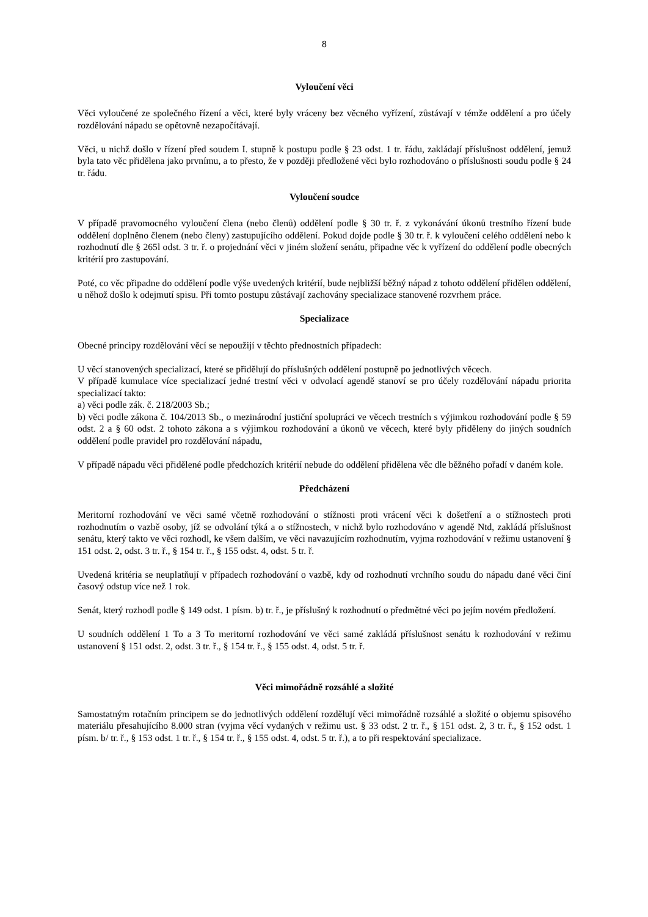8
Vyloučení věci
Věci vyloučené ze společného řízení a věci, které byly vráceny bez věcného vyřízení, zůstávají v témže oddělení a pro účely rozdělování nápadu se opětovně nezapočítávají.
Věci, u nichž došlo v řízení před soudem I. stupně k postupu podle § 23 odst. 1 tr. řádu, zakládají příslušnost oddělení, jemuž byla tato věc přidělena jako prvnímu, a to přesto, že v později předložené věci bylo rozhodováno o příslušnosti soudu podle § 24 tr. řádu.
Vyloučení soudce
V případě pravomocného vyloučení člena (nebo členů) oddělení podle § 30 tr. ř. z vykonávání úkonů trestního řízení bude oddělení doplněno členem (nebo členy) zastupujícího oddělení. Pokud dojde podle § 30 tr. ř. k vyloučení celého oddělení nebo k rozhodnutí dle § 265l odst. 3 tr. ř. o projednání věci v jiném složení senátu, připadne věc k vyřízení do oddělení podle obecných kritérií pro zastupování.
Poté, co věc připadne do oddělení podle výše uvedených kritérií, bude nejbližší běžný nápad z tohoto oddělení přidělen oddělení, u něhož došlo k odejmutí spisu. Při tomto postupu zůstávají zachovány specializace stanovené rozvrhem práce.
Specializace
Obecné principy rozdělování věcí se nepoužijí v těchto přednostních případech:
U věcí stanovených specializací, které se přidělují do příslušných oddělení postupně po jednotlivých věcech.
V případě kumulace více specializací jedné trestní věci v odvolací agendě stanoví se pro účely rozdělování nápadu priorita specializací takto:
a) věci podle zák. č. 218/2003 Sb.;
b) věci podle zákona č. 104/2013 Sb., o mezinárodní justiční spolupráci ve věcech trestních s výjimkou rozhodování podle § 59 odst. 2 a § 60 odst. 2 tohoto zákona a s výjimkou rozhodování a úkonů ve věcech, které byly přiděleny do jiných soudních oddělení podle pravidel pro rozdělování nápadu,
V případě nápadu věci přidělené podle předchozích kritérií nebude do oddělení přidělena věc dle běžného pořadí v daném kole.
Předcházení
Meritorní rozhodování ve věci samé včetně rozhodování o stížnosti proti vrácení věci k došetření a o stížnostech proti rozhodnutím o vazbě osoby, jíž se odvolání týká a o stížnostech, v nichž bylo rozhodováno v agendě Ntd, zakládá příslušnost senátu, který takto ve věci rozhodl, ke všem dalším, ve věci navazujícím rozhodnutím, vyjma rozhodování v režimu ustanovení § 151 odst. 2, odst. 3 tr. ř., § 154 tr. ř., § 155 odst. 4, odst. 5 tr. ř.
Uvedená kritéria se neuplatňují v případech rozhodování o vazbě, kdy od rozhodnutí vrchního soudu do nápadu dané věci činí časový odstup více než 1 rok.
Senát, který rozhodl podle § 149 odst. 1 písm. b) tr. ř., je příslušný k rozhodnutí o předmětné věci po jejím novém předložení.
U soudních oddělení 1 To a 3 To meritorní rozhodování ve věci samé zakládá příslušnost senátu k rozhodování v režimu ustanovení § 151 odst. 2, odst. 3 tr. ř., § 154 tr. ř., § 155 odst. 4, odst. 5 tr. ř.
Věci mimořádně rozsáhlé a složité
Samostatným rotačním principem se do jednotlivých oddělení rozdělují věci mimořádně rozsáhlé a složité o objemu spisového materiálu přesahujícího 8.000 stran (vyjma věcí vydaných v režimu ust. § 33 odst. 2 tr. ř., § 151 odst. 2, 3 tr. ř., § 152 odst. 1 písm. b/ tr. ř., § 153 odst. 1 tr. ř., § 154 tr. ř., § 155 odst. 4, odst. 5 tr. ř.), a to při respektování specializace.